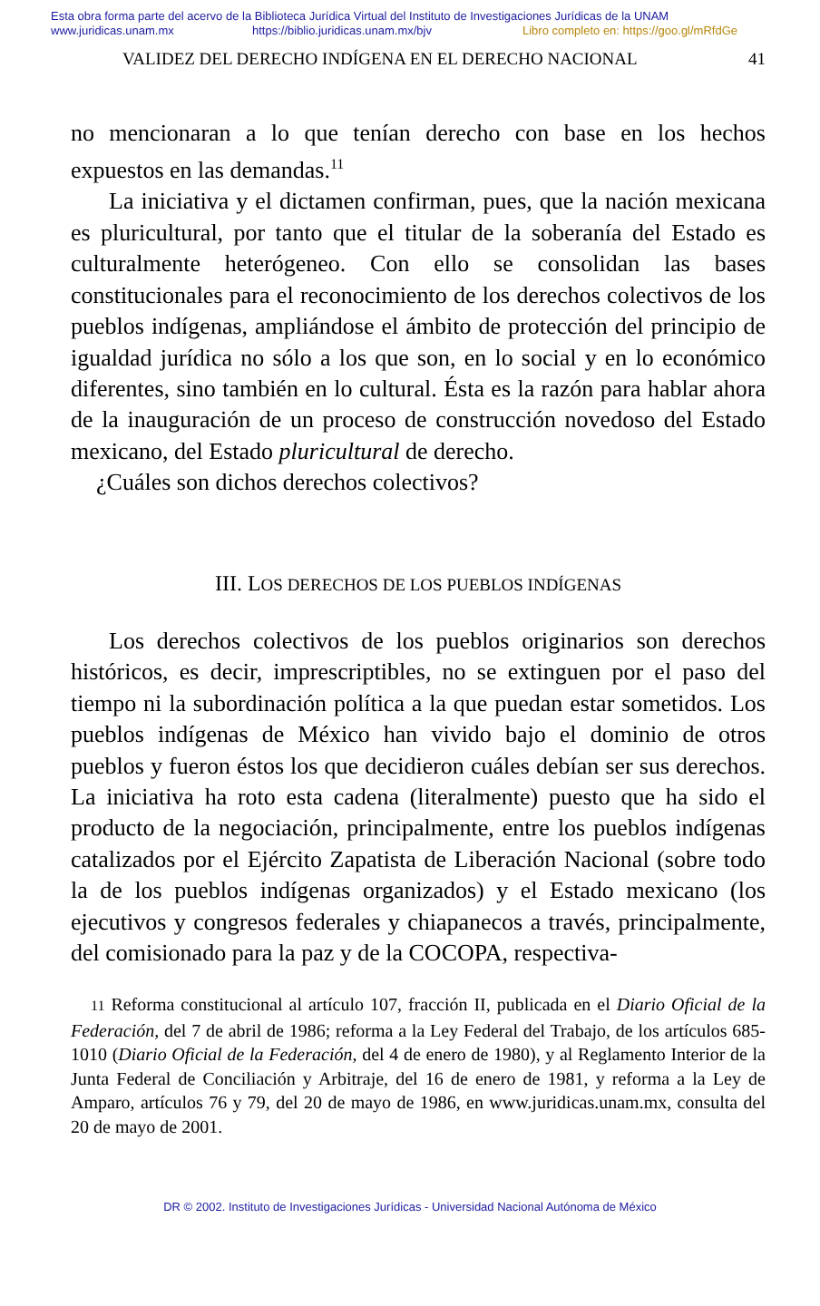Esta obra forma parte del acervo de la Biblioteca Jurídica Virtual del Instituto de Investigaciones Jurídicas de la UNAM
www.juridicas.unam.mx https://biblio.juridicas.unam.mx/bjv Libro completo en: https://goo.gl/mRfdGe
VALIDEZ DEL DERECHO INDÍGENA EN EL DERECHO NACIONAL 41
no mencionaran a lo que tenían derecho con base en los hechos expuestos en las demandas.<sup>11</sup>
La iniciativa y el dictamen confirman, pues, que la nación mexicana es pluricultural, por tanto que el titular de la soberanía del Estado es culturalmente heterógeneo. Con ello se consolidan las bases constitucionales para el reconocimiento de los derechos colectivos de los pueblos indígenas, ampliándose el ámbito de protección del principio de igualdad jurídica no sólo a los que son, en lo social y en lo económico diferentes, sino también en lo cultural. Ésta es la razón para hablar ahora de la inauguración de un proceso de construcción novedoso del Estado mexicano, del Estado pluricultural de derecho.
¿Cuáles son dichos derechos colectivos?
III. LOS DERECHOS DE LOS PUEBLOS INDÍGENAS
Los derechos colectivos de los pueblos originarios son derechos históricos, es decir, imprescriptibles, no se extinguen por el paso del tiempo ni la subordinación política a la que puedan estar sometidos. Los pueblos indígenas de México han vivido bajo el dominio de otros pueblos y fueron éstos los que decidieron cuáles debían ser sus derechos. La iniciativa ha roto esta cadena (literalmente) puesto que ha sido el producto de la negociación, principalmente, entre los pueblos indígenas catalizados por el Ejército Zapatista de Liberación Nacional (sobre todo la de los pueblos indígenas organizados) y el Estado mexicano (los ejecutivos y congresos federales y chiapanecos a través, principalmente, del comisionado para la paz y de la COCOPA, respectiva-
11 Reforma constitucional al artículo 107, fracción II, publicada en el Diario Oficial de la Federación, del 7 de abril de 1986; reforma a la Ley Federal del Trabajo, de los artículos 685-1010 (Diario Oficial de la Federación, del 4 de enero de 1980), y al Reglamento Interior de la Junta Federal de Conciliación y Arbitraje, del 16 de enero de 1981, y reforma a la Ley de Amparo, artículos 76 y 79, del 20 de mayo de 1986, en www.juridicas.unam.mx, consulta del 20 de mayo de 2001.
DR © 2002. Instituto de Investigaciones Jurídicas - Universidad Nacional Autónoma de México